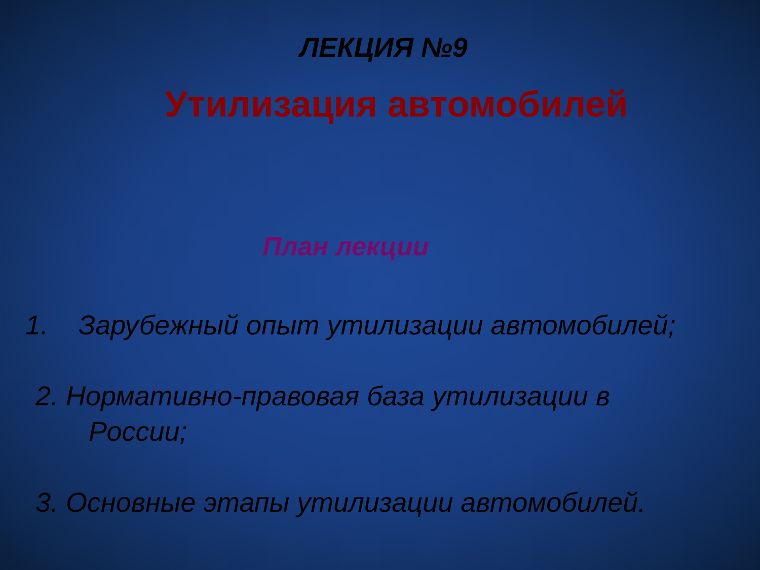ЛЕКЦИЯ №9
Утилизация автомобилей
План лекции
1. Зарубежный опыт утилизации автомобилей;
2. Нормативно-правовая база утилизации в
России;
3. Основные этапы утилизации автомобилей.